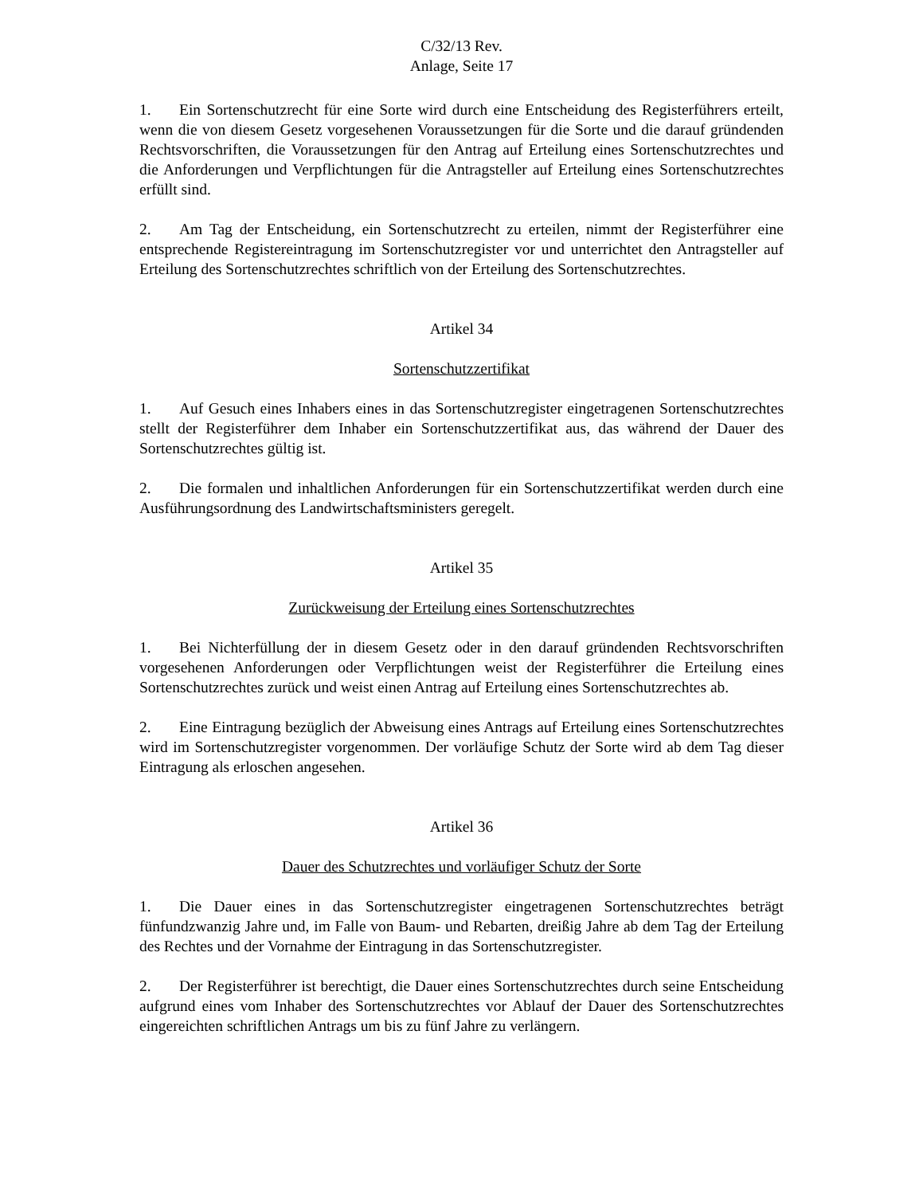C/32/13 Rev.
Anlage, Seite 17
1. Ein Sortenschutzrecht für eine Sorte wird durch eine Entscheidung des Registerführers erteilt, wenn die von diesem Gesetz vorgesehenen Voraussetzungen für die Sorte und die darauf gründenden Rechtsvorschriften, die Voraussetzungen für den Antrag auf Erteilung eines Sortenschutzrechtes und die Anforderungen und Verpflichtungen für die Antragsteller auf Erteilung eines Sortenschutzrechtes erfüllt sind.
2. Am Tag der Entscheidung, ein Sortenschutzrecht zu erteilen, nimmt der Registerführer eine entsprechende Registereintragung im Sortenschutzregister vor und unterrichtet den Antragsteller auf Erteilung des Sortenschutzrechtes schriftlich von der Erteilung des Sortenschutzrechtes.
Artikel 34
Sortenschutzzertifikat
1. Auf Gesuch eines Inhabers eines in das Sortenschutzregister eingetragenen Sortenschutzrechtes stellt der Registerführer dem Inhaber ein Sortenschutzzertifikat aus, das während der Dauer des Sortenschutzrechtes gültig ist.
2. Die formalen und inhaltlichen Anforderungen für ein Sortenschutzzertifikat werden durch eine Ausführungsordnung des Landwirtschaftsministers geregelt.
Artikel 35
Zurückweisung der Erteilung eines Sortenschutzrechtes
1. Bei Nichterfüllung der in diesem Gesetz oder in den darauf gründenden Rechtsvorschriften vorgesehenen Anforderungen oder Verpflichtungen weist der Registerführer die Erteilung eines Sortenschutzrechtes zurück und weist einen Antrag auf Erteilung eines Sortenschutzrechtes ab.
2. Eine Eintragung bezüglich der Abweisung eines Antrags auf Erteilung eines Sortenschutzrechtes wird im Sortenschutzregister vorgenommen. Der vorläufige Schutz der Sorte wird ab dem Tag dieser Eintragung als erloschen angesehen.
Artikel 36
Dauer des Schutzrechtes und vorläufiger Schutz der Sorte
1. Die Dauer eines in das Sortenschutzregister eingetragenen Sortenschutzrechtes beträgt fünfundzwanzig Jahre und, im Falle von Baum- und Rebarten, dreißig Jahre ab dem Tag der Erteilung des Rechtes und der Vornahme der Eintragung in das Sortenschutzregister.
2. Der Registerführer ist berechtigt, die Dauer eines Sortenschutzrechtes durch seine Entscheidung aufgrund eines vom Inhaber des Sortenschutzrechtes vor Ablauf der Dauer des Sortenschutzrechtes eingereichten schriftlichen Antrags um bis zu fünf Jahre zu verlängern.